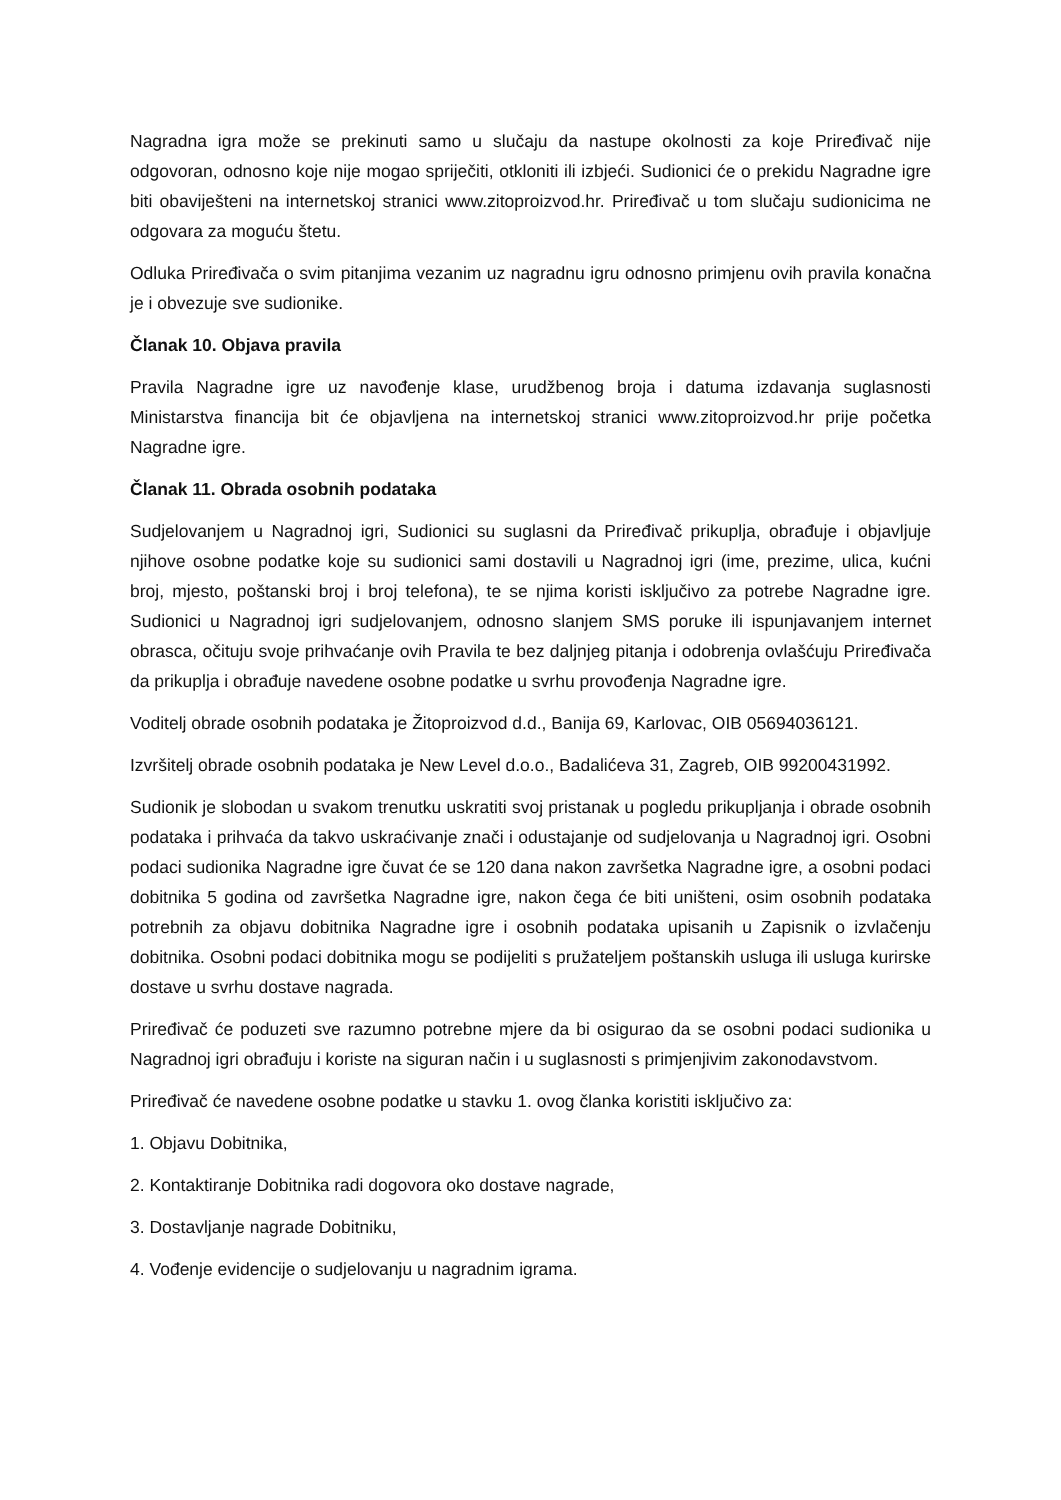Nagradna igra može se prekinuti samo u slučaju da nastupe okolnosti za koje Priređivač nije odgovoran, odnosno koje nije mogao spriječiti, otkloniti ili izbjeći. Sudionici će o prekidu Nagradne igre biti obaviješteni na internetskoj stranici www.zitoproizvod.hr. Priređivač u tom slučaju sudionicima ne odgovara za moguću štetu.
Odluka Priređivača o svim pitanjima vezanim uz nagradnu igru odnosno primjenu ovih pravila konačna je i obvezuje sve sudionike.
Članak 10. Objava pravila
Pravila Nagradne igre uz navođenje klase, urudžbenog broja i datuma izdavanja suglasnosti Ministarstva financija bit će objavljena na internetskoj stranici www.zitoproizvod.hr prije početka Nagradne igre.
Članak 11. Obrada osobnih podataka
Sudjelovanjem u Nagradnoj igri, Sudionici su suglasni da Priređivač prikuplja, obrađuje i objavljuje njihove osobne podatke koje su sudionici sami dostavili u Nagradnoj igri (ime, prezime, ulica, kućni broj, mjesto, poštanski broj i broj telefona), te se njima koristi isključivo za potrebe Nagradne igre. Sudionici u Nagradnoj igri sudjelovanjem, odnosno slanjem SMS poruke ili ispunjavanjem internet obrasca, očituju svoje prihvaćanje ovih Pravila te bez daljnjeg pitanja i odobrenja ovlašćuju Priređivača da prikuplja i obrađuje navedene osobne podatke u svrhu provođenja Nagradne igre.
Voditelj obrade osobnih podataka je Žitoproizvod d.d., Banija 69, Karlovac, OIB 05694036121.
Izvršitelj obrade osobnih podataka je New Level d.o.o., Badalićeva 31, Zagreb, OIB 99200431992.
Sudionik je slobodan u svakom trenutku uskratiti svoj pristanak u pogledu prikupljanja i obrade osobnih podataka i prihvaća da takvo uskraćivanje znači i odustajanje od sudjelovanja u Nagradnoj igri. Osobni podaci sudionika Nagradne igre čuvat će se 120 dana nakon završetka Nagradne igre, a osobni podaci dobitnika 5 godina od završetka Nagradne igre, nakon čega će biti uništeni, osim osobnih podataka potrebnih za objavu dobitnika Nagradne igre i osobnih podataka upisanih u Zapisnik o izvlačenju dobitnika. Osobni podaci dobitnika mogu se podijeliti s pružateljem poštanskih usluga ili usluga kurirske dostave u svrhu dostave nagrada.
Priređivač će poduzeti sve razumno potrebne mjere da bi osigurao da se osobni podaci sudionika u Nagradnoj igri obrađuju i koriste na siguran način i u suglasnosti s primjenjivim zakonodavstvom.
Priređivač će navedene osobne podatke u stavku 1. ovog članka koristiti isključivo za:
1. Objavu Dobitnika,
2. Kontaktiranje Dobitnika radi dogovora oko dostave nagrade,
3. Dostavljanje nagrade Dobitniku,
4. Vođenje evidencije o sudjelovanju u nagradnim igrama.